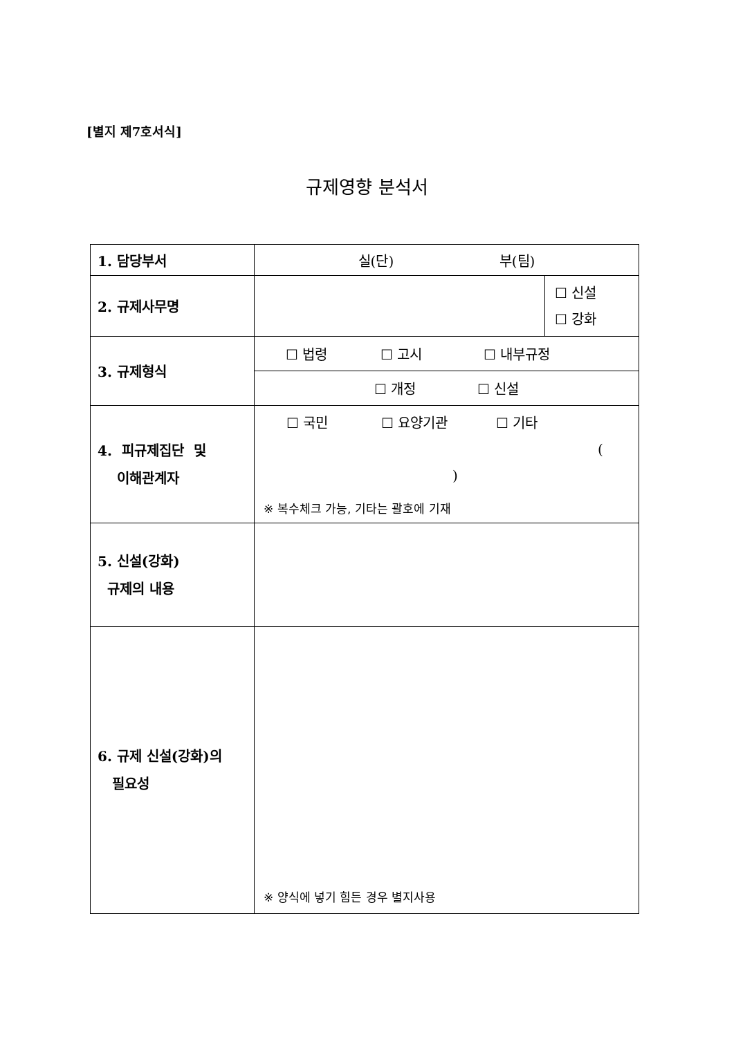[별지 제7호서식]
규제영향 분석서
| 1. 담당부서 | 실(단) 부(팀) | |
| 2. 규제사무명 | | ☐ 신설 ☐ 강화 |
| 3. 규제형식 | ☐ 법령 ☐ 고시 ☐ 내부규정 | |
| | ☐ 개정 ☐ 신설 | |
| 4. 피규제집단 및 이해관계자 | ☐ 국민 ☐ 요양기관 ☐ 기타 ( ) ※ 복수체크 가능, 기타는 괄호에 기재 | |
| 5. 신설(강화) 규제의 내용 | | |
| 6. 규제 신설(강화)의 필요성 | ※ 양식에 넣기 힘든 경우 별지사용 | |